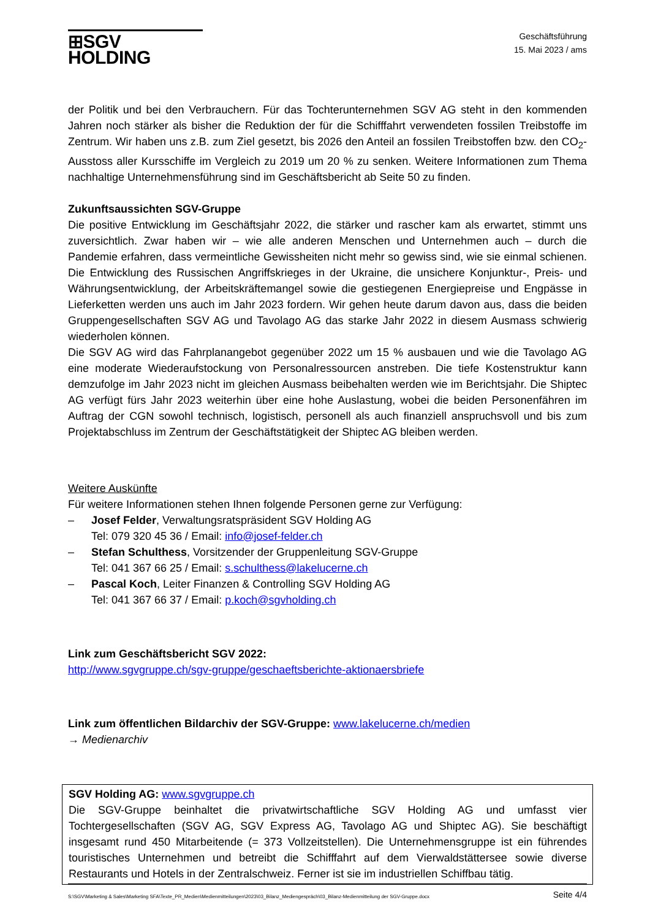⊞SGV HOLDING
Geschäftsführung
15. Mai 2023 / ams
der Politik und bei den Verbrauchern. Für das Tochterunternehmen SGV AG steht in den kommenden Jahren noch stärker als bisher die Reduktion der für die Schifffahrt verwendeten fossilen Treibstoffe im Zentrum. Wir haben uns z.B. zum Ziel gesetzt, bis 2026 den Anteil an fossilen Treibstoffen bzw. den CO<sub>2</sub>-Ausstoss aller Kursschiffe im Vergleich zu 2019 um 20 % zu senken. Weitere Informationen zum Thema nachhaltige Unternehmensführung sind im Geschäftsbericht ab Seite 50 zu finden.
Zukunftsaussichten SGV-Gruppe
Die positive Entwicklung im Geschäftsjahr 2022, die stärker und rascher kam als erwartet, stimmt uns zuversichtlich. Zwar haben wir – wie alle anderen Menschen und Unternehmen auch – durch die Pandemie erfahren, dass vermeintliche Gewissheiten nicht mehr so gewiss sind, wie sie einmal schienen. Die Entwicklung des Russischen Angriffskrieges in der Ukraine, die unsichere Konjunktur-, Preis- und Währungsentwicklung, der Arbeitskräftemangel sowie die gestiegenen Energiepreise und Engpässe in Lieferketten werden uns auch im Jahr 2023 fordern. Wir gehen heute darum davon aus, dass die beiden Gruppengesellschaften SGV AG und Tavolago AG das starke Jahr 2022 in diesem Ausmass schwierig wiederholen können.
Die SGV AG wird das Fahrplanangebot gegenüber 2022 um 15 % ausbauen und wie die Tavolago AG eine moderate Wiederaufstockung von Personalressourcen anstreben. Die tiefe Kostenstruktur kann demzufolge im Jahr 2023 nicht im gleichen Ausmass beibehalten werden wie im Berichtsjahr. Die Shiptec AG verfügt fürs Jahr 2023 weiterhin über eine hohe Auslastung, wobei die beiden Personenfähren im Auftrag der CGN sowohl technisch, logistisch, personell als auch finanziell anspruchsvoll und bis zum Projektabschluss im Zentrum der Geschäftstätigkeit der Shiptec AG bleiben werden.
Weitere Auskünfte
Für weitere Informationen stehen Ihnen folgende Personen gerne zur Verfügung:
– Josef Felder, Verwaltungsratspräsident SGV Holding AG
Tel: 079 320 45 36 / Email: info@josef-felder.ch
– Stefan Schulthess, Vorsitzender der Gruppenleitung SGV-Gruppe
Tel: 041 367 66 25 / Email: s.schulthess@lakelucerne.ch
– Pascal Koch, Leiter Finanzen & Controlling SGV Holding AG
Tel: 041 367 66 37 / Email: p.koch@sgvholding.ch
Link zum Geschäftsbericht SGV 2022:
http://www.sgvgruppe.ch/sgv-gruppe/geschaeftsberichte-aktionaersbriefe
Link zum öffentlichen Bildarchiv der SGV-Gruppe: www.lakelucerne.ch/medien
→ Medienarchiv
SGV Holding AG: www.sgvgruppe.ch
Die SGV-Gruppe beinhaltet die privatwirtschaftliche SGV Holding AG und umfasst vier Tochtergesellschaften (SGV AG, SGV Express AG, Tavolago AG und Shiptec AG). Sie beschäftigt insgesamt rund 450 Mitarbeitende (= 373 Vollzeitstellen). Die Unternehmensgruppe ist ein führendes touristisches Unternehmen und betreibt die Schifffahrt auf dem Vierwaldstättersee sowie diverse Restaurants und Hotels in der Zentralschweiz. Ferner ist sie im industriellen Schiffbau tätig.
S:\SGV\Marketing & Sales\Marketing SFA\Texte_PR_Medien\Medienmitteilungen\2023\03_Bilanz_Mediengespräch\03_Bilanz-Medienmitteilung der SGV-Gruppe.docx Seite 4/4